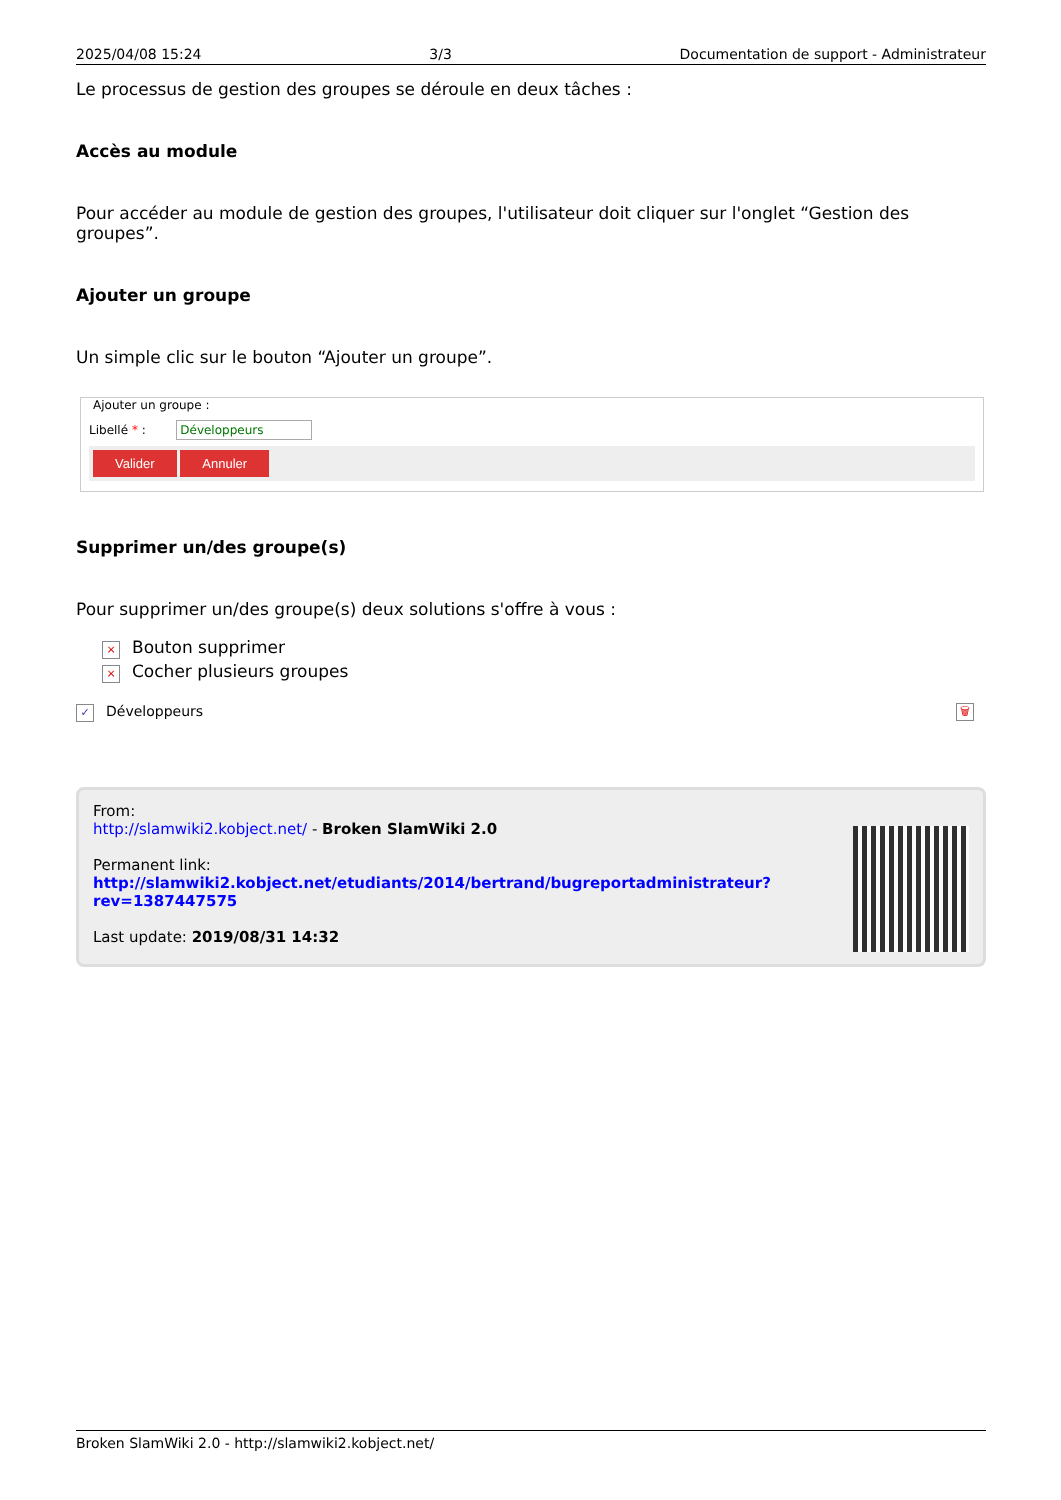2025/04/08 15:24 3/3 Documentation de support - Administrateur
Le processus de gestion des groupes se déroule en deux tâches :
Accès au module
Pour accéder au module de gestion des groupes, l'utilisateur doit cliquer sur l'onglet “Gestion des groupes”.
Ajouter un groupe
Un simple clic sur le bouton “Ajouter un groupe”.
Ajouter un groupe :
Libellé * : Développeurs
Valider Annuler
Supprimer un/des groupe(s)
Pour supprimer un/des groupe(s) deux solutions s'offre à vous :
× Bouton supprimer
× Cocher plusieurs groupes
✓ Développeurs 🗑
From:
http://slamwiki2.kobject.net/ - Broken SlamWiki 2.0
Permanent link:
http://slamwiki2.kobject.net/etudiants/2014/bertrand/bugreportadministrateur?rev=1387447575
Last update: 2019/08/31 14:32
Broken SlamWiki 2.0 - http://slamwiki2.kobject.net/